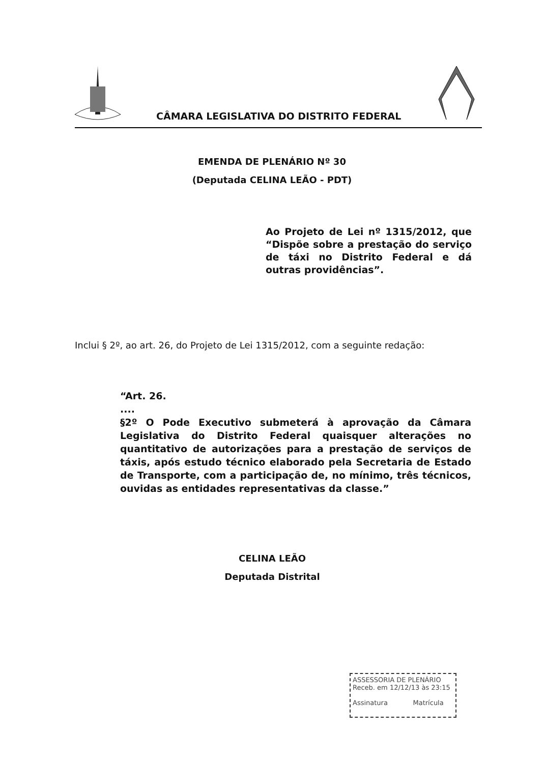CÂMARA LEGISLATIVA DO DISTRITO FEDERAL
EMENDA DE PLENÁRIO Nº 30
(Deputada CELINA LEÃO - PDT)
Ao Projeto de Lei nº 1315/2012, que “Dispõe sobre a prestação do serviço de táxi no Distrito Federal e dá outras providências”.
Inclui § 2º, ao art. 26, do Projeto de Lei 1315/2012, com a seguinte redação:
“Art. 26.
....
§2º O Pode Executivo submeterá à aprovação da Câmara Legislativa do Distrito Federal quaisquer alterações no quantitativo de autorizações para a prestação de serviços de táxis, após estudo técnico elaborado pela Secretaria de Estado de Transporte, com a participação de, no mínimo, três técnicos, ouvidas as entidades representativas da classe.”
CELINA LEÃO
Deputada Distrital
ASSESSORIA DE PLENÁRIO
Receb. em 12/12/13 às 23:15
Assinatura Matrícula